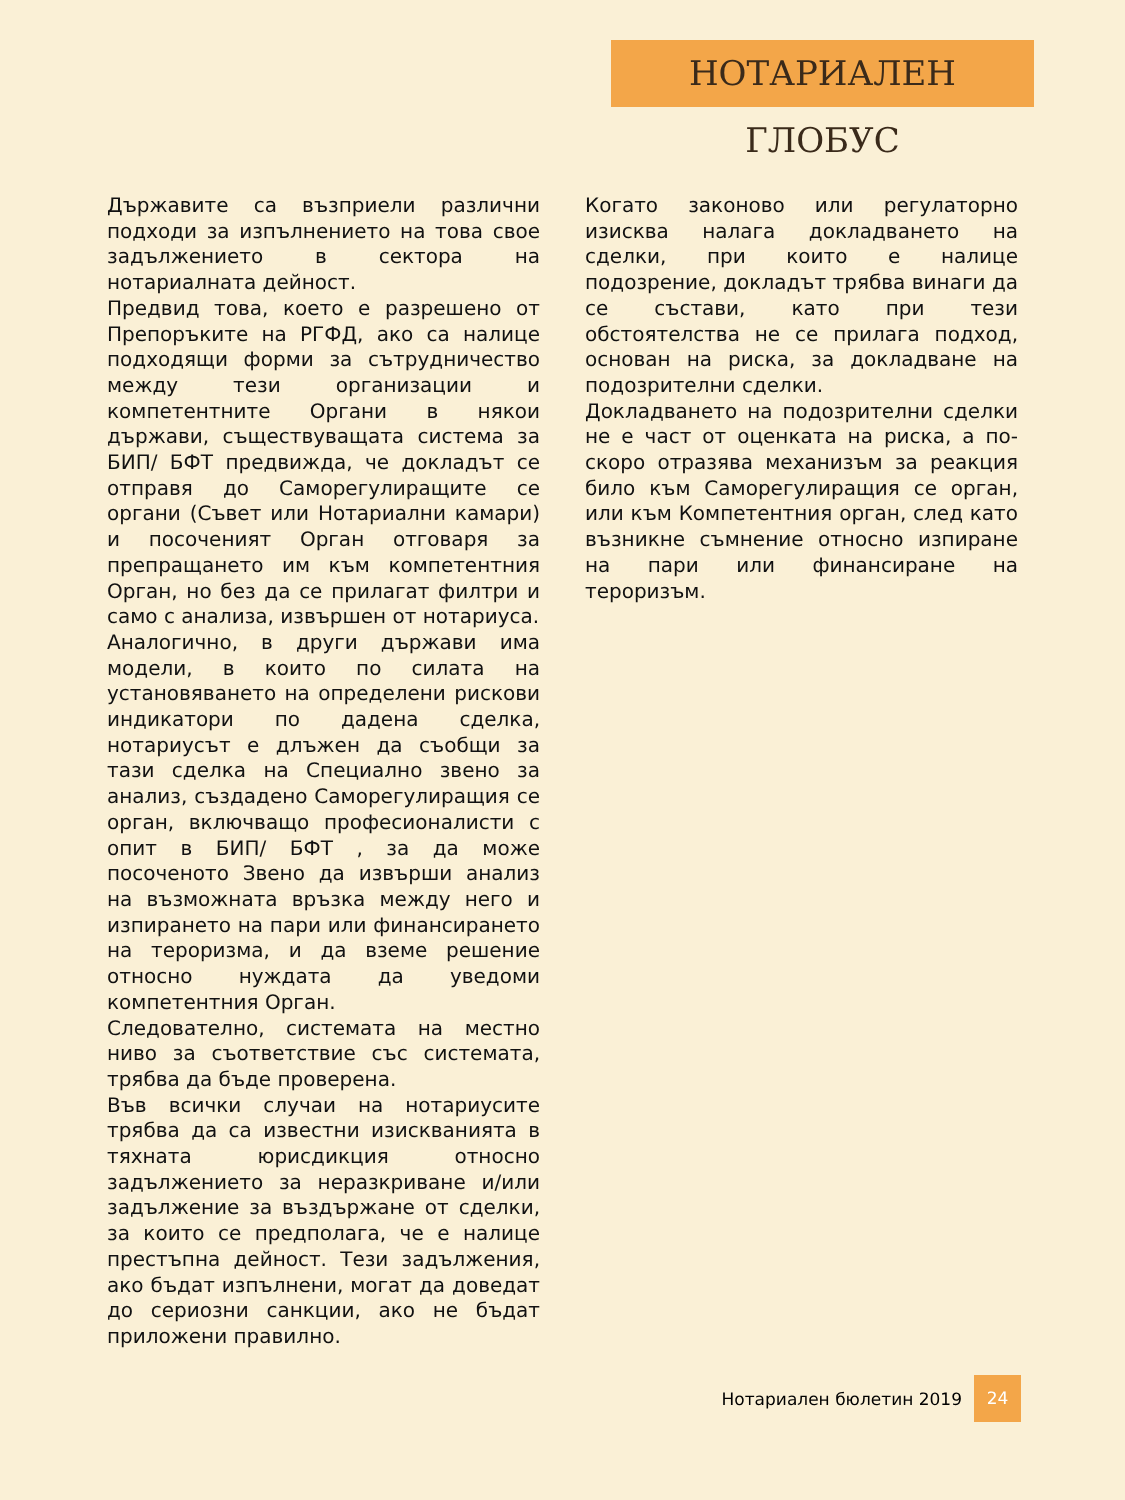НОТАРИАЛЕН ГЛОБУС
Държавите са възприели различни подходи за изпълнението на това свое задължението в сектора на нотариалната дейност.
Предвид това, което е разрешено от Препоръките на РГФД, ако са налице подходящи форми за сътрудничество между тези организации и компетентните Органи в някои държави, съществуващата система за БИП/ БФТ предвижда, че докладът се отправя до Саморегулиращите се органи (Съвет или Нотариални камари) и посоченият Орган отговаря за препращането им към компетентния Орган, но без да се прилагат филтри и само с анализа, извършен от нотариуса.
Аналогично, в други държави има модели, в които по силата на установяването на определени рискови индикатори по дадена сделка, нотариусът е длъжен да съобщи за тази сделка на Специално звено за анализ, създадено Саморегулиращия се орган, включващо професионалисти с опит в БИП/ БФТ , за да може посоченото Звено да извърши анализ на възможната връзка между него и изпирането на пари или финансирането на тероризма, и да вземе решение относно нуждата да уведоми компетентния Орган.
Следователно, системата на местно ниво за съответствие със системата, трябва да бъде проверена.
Във всички случаи на нотариусите трябва да са известни изискванията в тяхната юрисдикция относно задължението за неразкриване и/или задължение за въздържане от сделки, за които се предполага, че е налице престъпна дейност. Тези задължения, ако бъдат изпълнени, могат да доведат до сериозни санкции, ако не бъдат приложени правилно.
Когато законово или регулаторно изисква налага докладването на сделки, при които е налице подозрение, докладът трябва винаги да се състави, като при тези обстоятелства не се прилага подход, основан на риска, за докладване на подозрителни сделки.
Докладването на подозрителни сделки не е част от оценката на риска, а по-скоро отразява механизъм за реакция било към Саморегулиращия се орган, или към Компетентния орган, след като възникне съмнение относно изпиране на пари или финансиране на тероризъм.
Нотариален бюлетин 2019 24